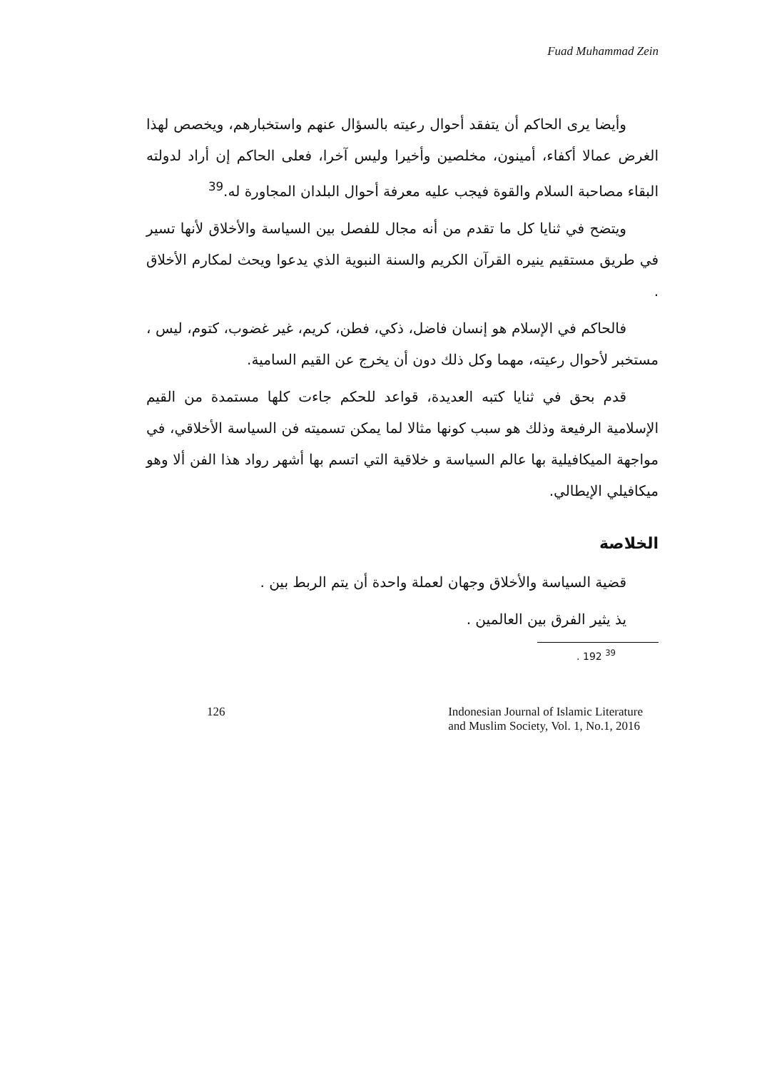Fuad Muhammad Zein
وأيضا يرى الحاكم أن يتفقد أحوال رعيته بالسؤال عنهم واستخبارهم، ويخصص لهذا الغرض عمالا أكفاء، أمينون، مخلصين وأخيرا وليس آخرا، فعلى الحاكم إن أراد لدولته البقاء مصاحبة السلام والقوة فيجب عليه معرفة أحوال البلدان المجاورة له.<sup>39</sup>
ويتضح في ثنايا كل ما تقدم من أنه مجال للفصل بين السياسة والأخلاق لأنها تسير في طريق مستقيم ينيره القرآن الكريم والسنة النبوية الذي يدعوا ويحث لمكارم الأخلاق .
فالحاكم في الإسلام هو إنسان فاضل، ذكي، فطن، كريم، غير غضوب، كتوم، ليس ، مستخبر لأحوال رعيته، مهما وكل ذلك دون أن يخرج عن القيم السامية.
قدم بحق في ثنايا كتبه العديدة، قواعد للحكم جاءت كلها مستمدة من القيم الإسلامية الرفيعة وذلك هو سبب كونها مثالا لما يمكن تسميته فن السياسة الأخلاقي، في مواجهة الميكافيلية بها عالم السياسة و خلاقية التي اتسم بها أشهر رواد هذا الفن ألا وهو ميكافيلي الإيطالي.
الخلاصة
قضية السياسة والأخلاق وجهان لعملة واحدة أن يتم الربط بين .
يذ يثير الفرق بين العالمين .
<sup>39</sup> 192 .
126 Indonesian Journal of Islamic Literature
and Muslim Society, Vol. 1, No.1, 2016